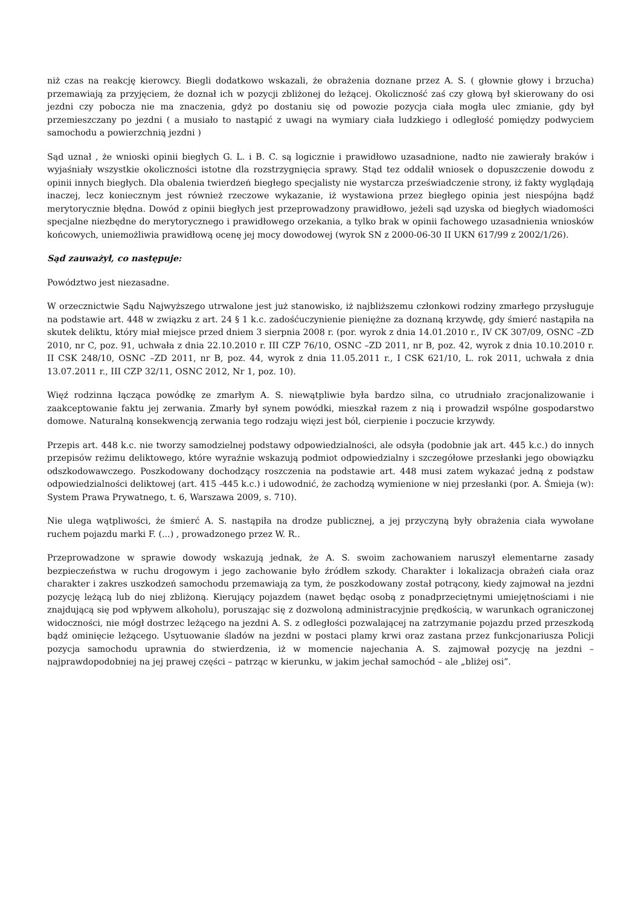niż czas na reakcję kierowcy. Biegli dodatkowo wskazali, że obrażenia doznane przez A. S. ( głownie głowy i brzucha) przemawiają za przyjęciem, że doznał ich w pozycji zbliżonej do leżącej. Okoliczność zaś czy głową był skierowany do osi jezdni czy pobocza nie ma znaczenia, gdyż po dostaniu się od powozie pozycja ciała mogła ulec zmianie, gdy był przemieszczany po jezdni ( a musiało to nastąpić z uwagi na wymiary ciała ludzkiego i odległość pomiędzy podwyciem samochodu a powierzchnią jezdni )
Sąd uznał , że wnioski opinii biegłych G. L. i B. C. są logicznie i prawidłowo uzasadnione, nadto nie zawierały braków i wyjaśniały wszystkie okoliczności istotne dla rozstrzygnięcia sprawy. Stąd tez oddalił wniosek o dopuszczenie dowodu z opinii innych biegłych. Dla obalenia twierdzeń biegłego specjalisty nie wystarcza przeświadczenie strony, iż fakty wyglądają inaczej, lecz koniecznym jest również rzeczowe wykazanie, iż wystawiona przez biegłego opinia jest niespójna bądź merytorycznie błędna. Dowód z opinii biegłych jest przeprowadzony prawidłowo, jeżeli sąd uzyska od biegłych wiadomości specjalne niezbędne do merytorycznego i prawidłowego orzekania, a tylko brak w opinii fachowego uzasadnienia wniosków końcowych, uniemożliwia prawidłową ocenę jej mocy dowodowej (wyrok SN z 2000-06-30 II UKN 617/99 z 2002/1/26).
Sąd zauważył, co następuje:
Powództwo jest niezasadne.
W orzecznictwie Sądu Najwyższego utrwalone jest już stanowisko, iż najbliższemu członkowi rodziny zmarłego przysługuje na podstawie art. 448 w związku z art. 24 § 1 k.c. zadośćuczynienie pieniężne za doznaną krzywdę, gdy śmierć nastąpiła na skutek deliktu, który miał miejsce przed dniem 3 sierpnia 2008 r. (por. wyrok z dnia 14.01.2010 r., IV CK 307/09, OSNC –ZD 2010, nr C, poz. 91, uchwała z dnia 22.10.2010 r. III CZP 76/10, OSNC –ZD 2011, nr B, poz. 42, wyrok z dnia 10.10.2010 r. II CSK 248/10, OSNC –ZD 2011, nr B, poz. 44, wyrok z dnia 11.05.2011 r., I CSK 621/10, L. rok 2011, uchwała z dnia 13.07.2011 r., III CZP 32/11, OSNC 2012, Nr 1, poz. 10).
Więź rodzinna łącząca powódkę ze zmarłym A. S. niewątpliwie była bardzo silna, co utrudniało zracjonalizowanie i zaakceptowanie faktu jej zerwania. Zmarły był synem powódki, mieszkał razem z nią i prowadził wspólne gospodarstwo domowe. Naturalną konsekwencją zerwania tego rodzaju więzi jest ból, cierpienie i poczucie krzywdy.
Przepis art. 448 k.c. nie tworzy samodzielnej podstawy odpowiedzialności, ale odsyła (podobnie jak art. 445 k.c.) do innych przepisów reżimu deliktowego, które wyraźnie wskazują podmiot odpowiedzialny i szczegółowe przesłanki jego obowiązku odszkodowawczego. Poszkodowany dochodzący roszczenia na podstawie art. 448 musi zatem wykazać jedną z podstaw odpowiedzialności deliktowej (art. 415 -445 k.c.) i udowodnić, że zachodzą wymienione w niej przesłanki (por. A. Śmieja (w): System Prawa Prywatnego, t. 6, Warszawa 2009, s. 710).
Nie ulega wątpliwości, że śmierć A. S. nastąpiła na drodze publicznej, a jej przyczyną były obrażenia ciała wywołane ruchem pojazdu marki F. (...) , prowadzonego przez W. R..
Przeprowadzone w sprawie dowody wskazują jednak, że A. S. swoim zachowaniem naruszył elementarne zasady bezpieczeństwa w ruchu drogowym i jego zachowanie było źródłem szkody. Charakter i lokalizacja obrażeń ciała oraz charakter i zakres uszkodzeń samochodu przemawiają za tym, że poszkodowany został potrącony, kiedy zajmował na jezdni pozycję leżącą lub do niej zbliżoną. Kierujący pojazdem (nawet będąc osobą z ponadprzeciętnymi umiejętnościami i nie znajdującą się pod wpływem alkoholu), poruszając się z dozwoloną administracyjnie prędkością, w warunkach ograniczonej widoczności, nie mógł dostrzec leżącego na jezdni A. S. z odległości pozwalającej na zatrzymanie pojazdu przed przeszkodą bądź ominięcie leżącego. Usytuowanie śladów na jezdni w postaci plamy krwi oraz zastana przez funkcjonariusza Policji pozycja samochodu uprawnia do stwierdzenia, iż w momencie najechania A. S. zajmował pozycję na jezdni – najprawdopodobniej na jej prawej części – patrząc w kierunku, w jakim jechał samochód – ale „bliżej osi”.